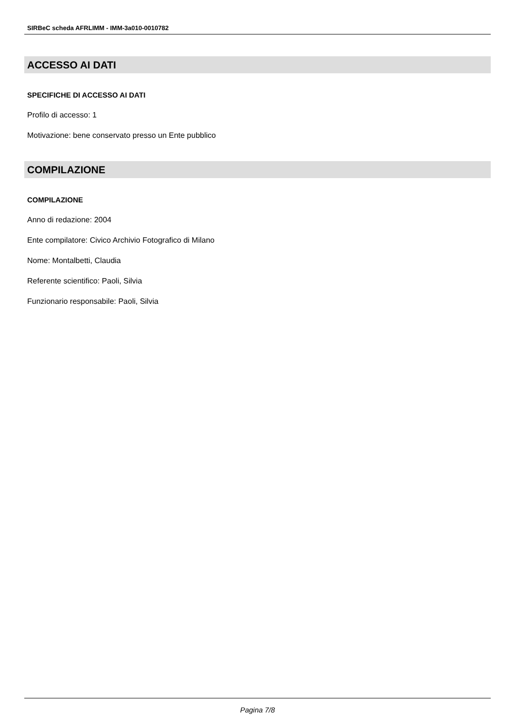SIRBeC scheda AFRLIMM - IMM-3a010-0010782
ACCESSO AI DATI
SPECIFICHE DI ACCESSO AI DATI
Profilo di accesso: 1
Motivazione: bene conservato presso un Ente pubblico
COMPILAZIONE
COMPILAZIONE
Anno di redazione: 2004
Ente compilatore: Civico Archivio Fotografico di Milano
Nome: Montalbetti, Claudia
Referente scientifico: Paoli, Silvia
Funzionario responsabile: Paoli, Silvia
Pagina 7/8